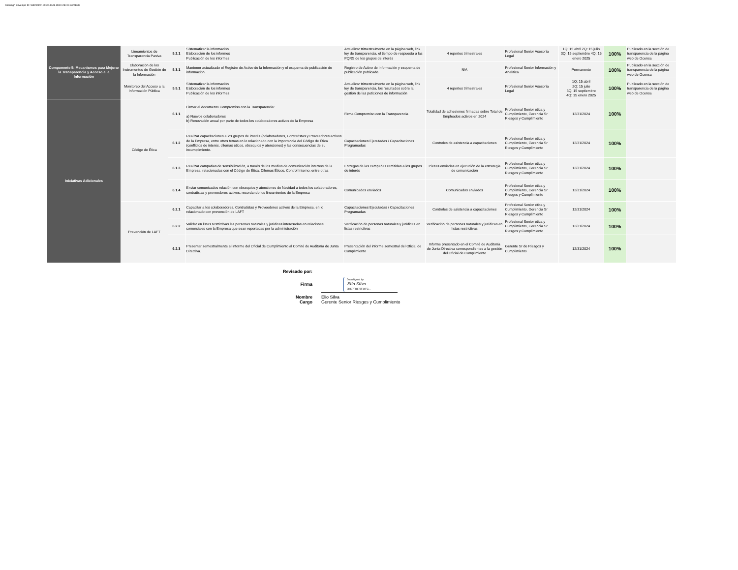Docusign Envelope ID: 938F89FF-201D-47A8-8910-2874C1322B8C
| Componente 5: Mecanismos para Mejorar la Transparencia y Acceso a la Información | Lineamientos de Transparencia Pasiva | 5.2.1 | Sistematizar la información Elaboración de los informes Publicación de los informes | Actualizar trimestralmente en la página web, link ley de transparencia, el tiempo de respuesta a las PQRS de los grupos de interés | 4 reportes trimestrales | Profesional Senior Asesoría Legal | 1Q: 15 abril 2Q: 15 julio 3Q: 15 septiembre 4Q: 15 enero 2025 | 100% | Publicado en la sección de transparencia de la página web de Ocensa |
| | Elaboración de los Instrumentos de Gestión de la Información | 5.3.1 | Mantener actualizado el Registro de Activo de la Información y el esquema de publicación de información. | Registro de Activo de información y esquema de publicación publicado. | N/A | Profesional Senior Información y Analítica | Permanente | 100% | Publicado en la sección de transparencia de la página web de Ocensa |
| | Monitoreo del Acceso a la Información Pública | 5.5.1 | Sistematizar la información Elaboración de los informes Publicación de los informes | Actualizar trimestralmente en la página web, link ley de transparencia, los resultados sobre la gestión de las peticiones de información | 4 reportes trimestrales | Profesional Senior Asesoría Legal | 1Q: 15 abril 2Q: 15 julio 3Q: 15 septiembre 4Q: 15 enero 2025 | 100% | Publicado en la sección de transparencia de la página web de Ocensa |
| Iniciativas Adicionales | Código de Ética | 6.1.1 | Firmar el documento Compromiso con la Transparencia: a) Nuevos colaboradores b) Renovación anual por parte de todos los colaboradores activos de la Empresa | Firma Compromiso con la Transparencia | Totalidad de adhesiones firmadas sobre Total de Empleados activos en 2024 | Profesional Senior ética y Cumplimiento, Gerencia Sr Riesgos y Cumplimiento | 12/31/2024 | 100% | |
| | | 6.1.2 | Realizar capacitaciones a los grupos de interés (colaboradores, Contratistas y Proveedores activos de la Empresa, entre otros temas en lo relacionado con la importancia del Código de Ética (conflictos de interés, dilemas éticos, obsequios y atenciones) y las consecuencias de su incumplimiento. | Capacitaciones Ejecutadas / Capacitaciones Programadas | Controles de asistencia a capacitaciones | Profesional Senior ética y Cumplimiento, Gerencia Sr Riesgos y Cumplimiento | 12/31/2024 | 100% | |
| | | 6.1.3 | Realizar campañas de sensibilización, a través de los medios de comunicación internos de la Empresa, relacionadas con el Código de Ética, Dilemas Éticos, Control Interno, entre otras. | Entregas de las campañas remitidas a los grupos de interés | Piezas enviadas en ejecución de la estrategia de comunicación | Profesional Senior ética y Cumplimiento, Gerencia Sr Riesgos y Cumplimiento | 12/31/2024 | 100% | |
| | | 6.1.4 | Enviar comunicados relación con obsequios y atenciones de Navidad a todos los colaboradores, contratistas y proveedores activos, recordando los lineamientos de la Empresa | Comunicados enviados | Comunicados enviados | Profesional Senior ética y Cumplimiento, Gerencia Sr Riesgos y Cumplimiento | 12/31/2024 | 100% | |
| | Prevención de LAFT | 6.2.1 | Capacitar a los colaboradores, Contratistas y Proveedores activos de la Empresa, en lo relacionado con prevención de LAFT | Capacitaciones Ejecutadas / Capacitaciones Programadas | Controles de asistencia a capacitaciones | Profesional Senior ética y Cumplimiento, Gerencia Sr Riesgos y Cumplimiento | 12/31/2024 | 100% | |
| | | 6.2.2 | Validar en listas restrictivas las personas naturales y jurídicas interesadas en relaciones comerciales con la Empresa que sean reportadas por la administración | Verificación de personas naturales y jurídicas en listas restrictivas | Verificación de personas naturales y jurídicas en listas restrictivas | Profesional Senior ética y Cumplimiento, Gerencia Sr Riesgos y Cumplimiento | 12/31/2024 | 100% | |
| | | 6.2.3 | Presentar semestralmente el informe del Oficial de Cumplimiento al Comité de Auditoría de Junta Directiva. | Presentación del informe semestral del Oficial de Cumplimiento | Informe presentado en el Comité de Auditoría de Junta Directiva correspondientes a la gestión del Oficial de Cumplimiento | Gerente Sr de Riesgos y Cumplimiento | 12/31/2024 | 100% | |
Revisado por:
Firma DocuSigned by:
Elio Silva
28807FB173F14FC...
Nombre Elio Silva
Cargo Gerente Senior Riesgos y Cumplimiento